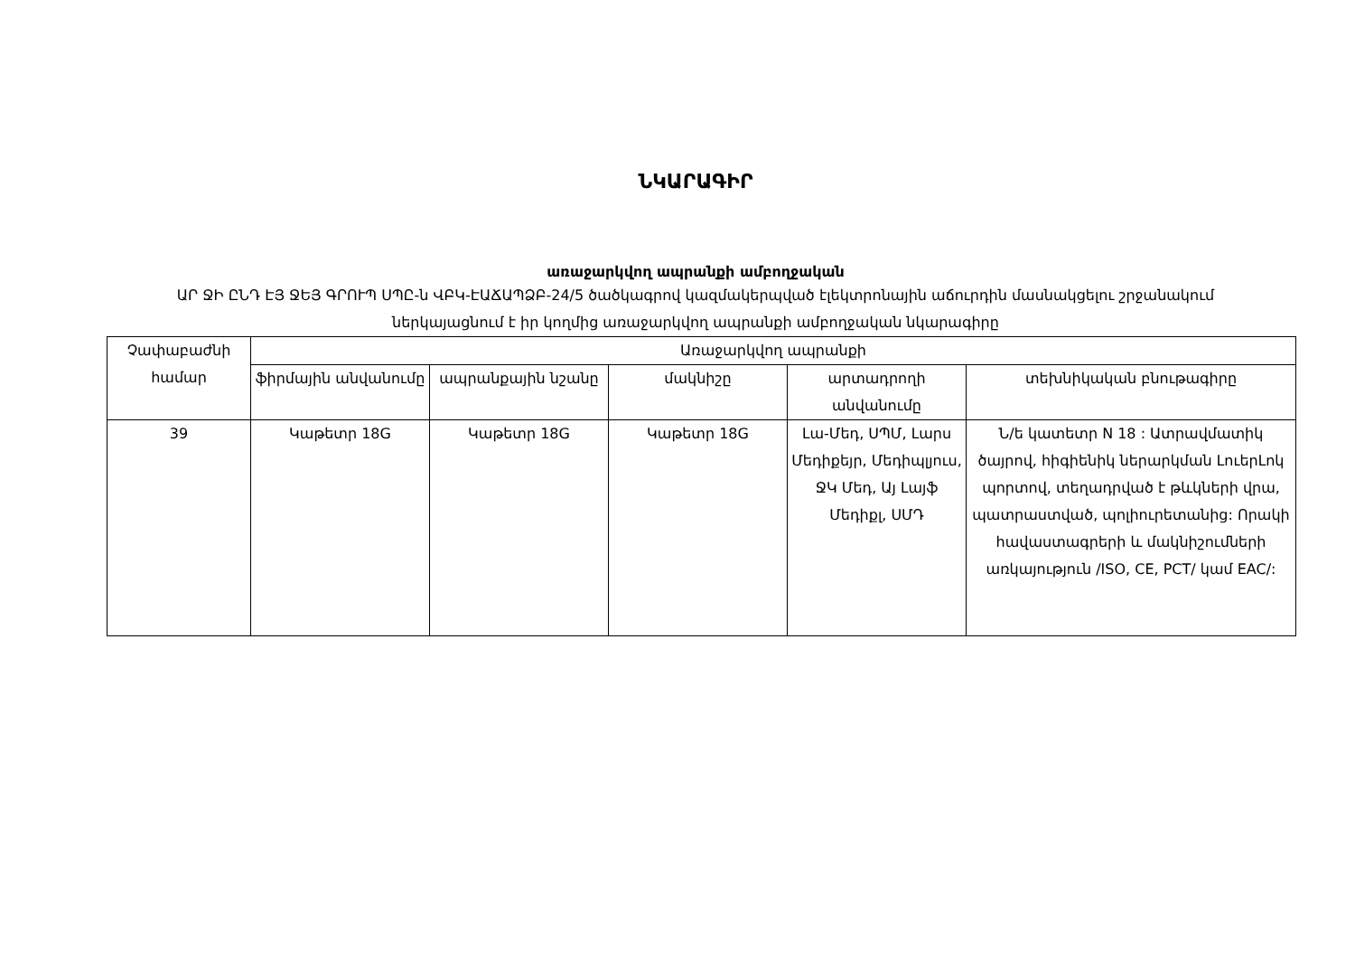ՆԿԱՐԱԳԻՐ
առաջարկվող ապրանքի ամբողջական
ԱՐ ՋԻ ԸՆԴ ԷՅ ՋԵՅ ԳՐՈՒՊ ՍՊԸ-ն ՎԲԿ-ԷԱՃԱՊՁԲ-24/5 ծածկագրով կազմակերպված էլեկտրոնային աճուրդին մասնակցելու շրջանակում ներկայացնում է իր կողմից առաջարկվող ապրանքի ամբողջական նկարագիրը
| Չափաբաժնի համար | Առաջարկվող ապրանքի | | | | |
| --- | --- | --- | --- | --- | --- |
| | ֆիրմային անվանումը | ապրանքային նշանը | մակնիշը | արտադրողի անվանումը | տեխնիկական բնութագիրը |
| 39 | Կաթետր 18G | Կաթետր 18G | Կաթետր 18G | Լա-Մեդ, ՍՊՄ, Լարս Մեդիքեյր, Մեդիպլյուս, ՋԿ Մեդ, Այ Լայֆ Մեդիքլ, ՍՄԴ | Ն/ե կատետր N 18 : Ատրավմատիկ ծայրով, հիգիենիկ ներարկման ԼուերԼոկ պորտով, տեղադրված է թևկների վրա, պատրաստված, պոլիուրետանից: Որակի հավաստագրերի և մակնիշումների առկայություն /ISO, CE, PCT/ կամ EAC/: |